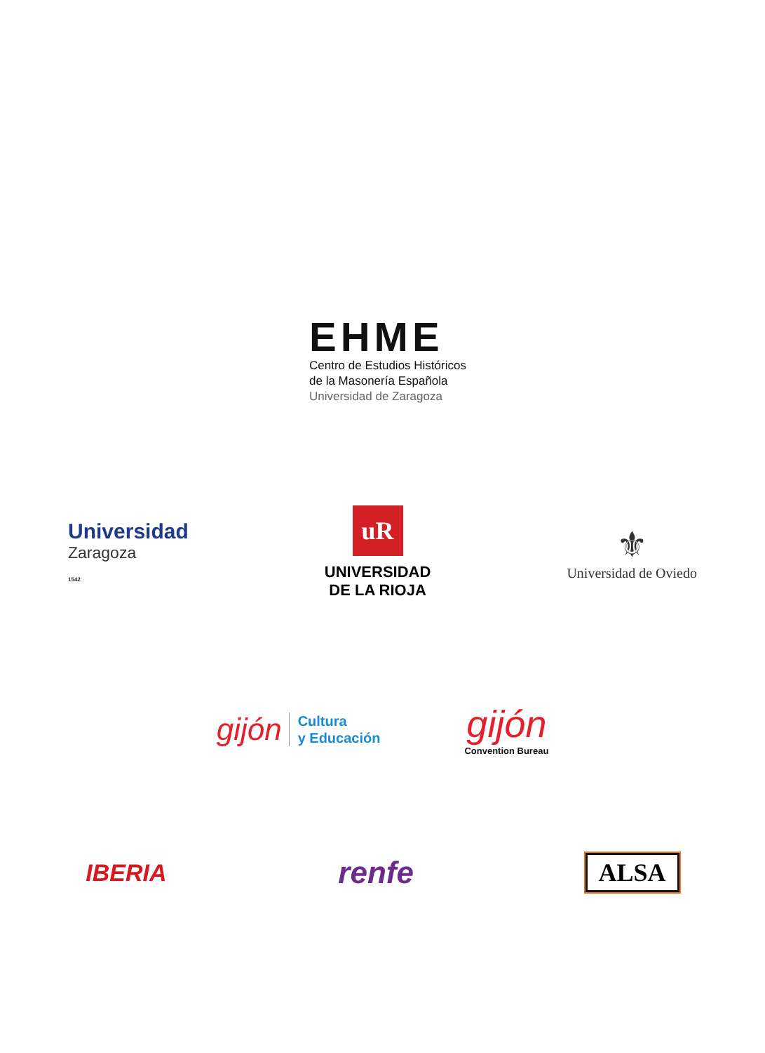EHME
Centro de Estudios Históricos
de la Masonería Española
Universidad de Zaragoza
Universidad
Zaragoza
1542
uR
UNIVERSIDAD
DE LA RIOJA
⚜
Universidad de Oviedo
gijón Cultura
y Educación
gijón
Convention Bureau
IBERIA
renfe
ALSA